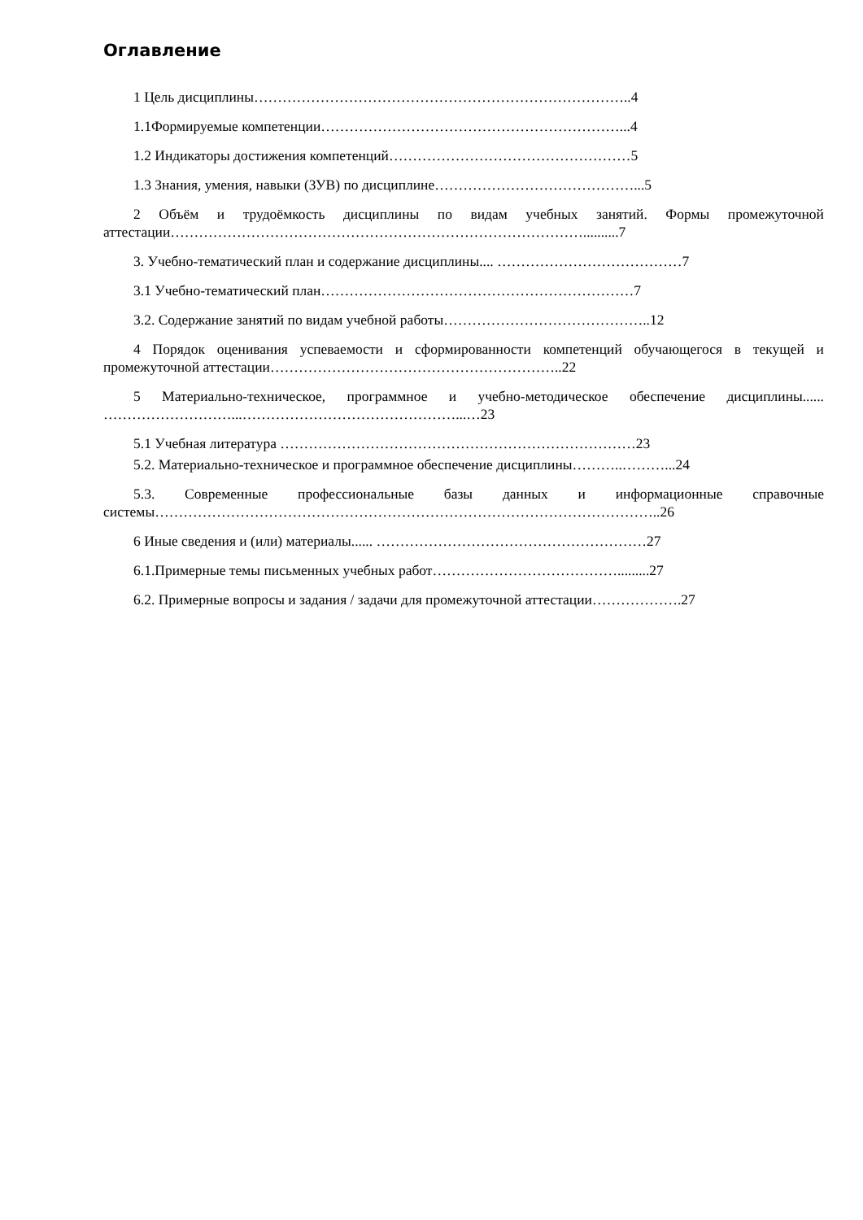Оглавление
1 Цель дисциплины……………………………………………………………………..4
1.1Формируемые компетенции………………………………………………………...4
1.2 Индикаторы достижения компетенций……………………………………………5
1.3 Знания, умения, навыки (ЗУВ) по дисциплине……………………………………...5
2 Объём и трудоёмкость дисциплины по видам учебных занятий. Формы промежуточной аттестации……………………………………………………………………………..........7
3. Учебно-тематический план и содержание дисциплины.... …………………………………7
3.1 Учебно-тематический план…………………………………………………………7
3.2. Содержание занятий по видам учебной работы……………………………………..12
4 Порядок оценивания успеваемости и сформированности компетенций обучающегося в текущей и промежуточной аттестации……………………………………………………..22
5 Материально-техническое, программное и учебно-методическое обеспечение дисциплины...... ………………………...………………………………………...…23
5.1 Учебная литература …………………………………………………………………23
5.2. Материально-техническое и программное обеспечение дисциплины………..………...24
5.3. Современные профессиональные базы данных и информационные справочные системы……………………………………………………………………………………………..26
6 Иные сведения и (или) материалы...... …………………………………………………27
6.1.Примерные темы письменных учебных работ………………………………….........27
6.2. Примерные вопросы и задания / задачи для промежуточной аттестации……………….27